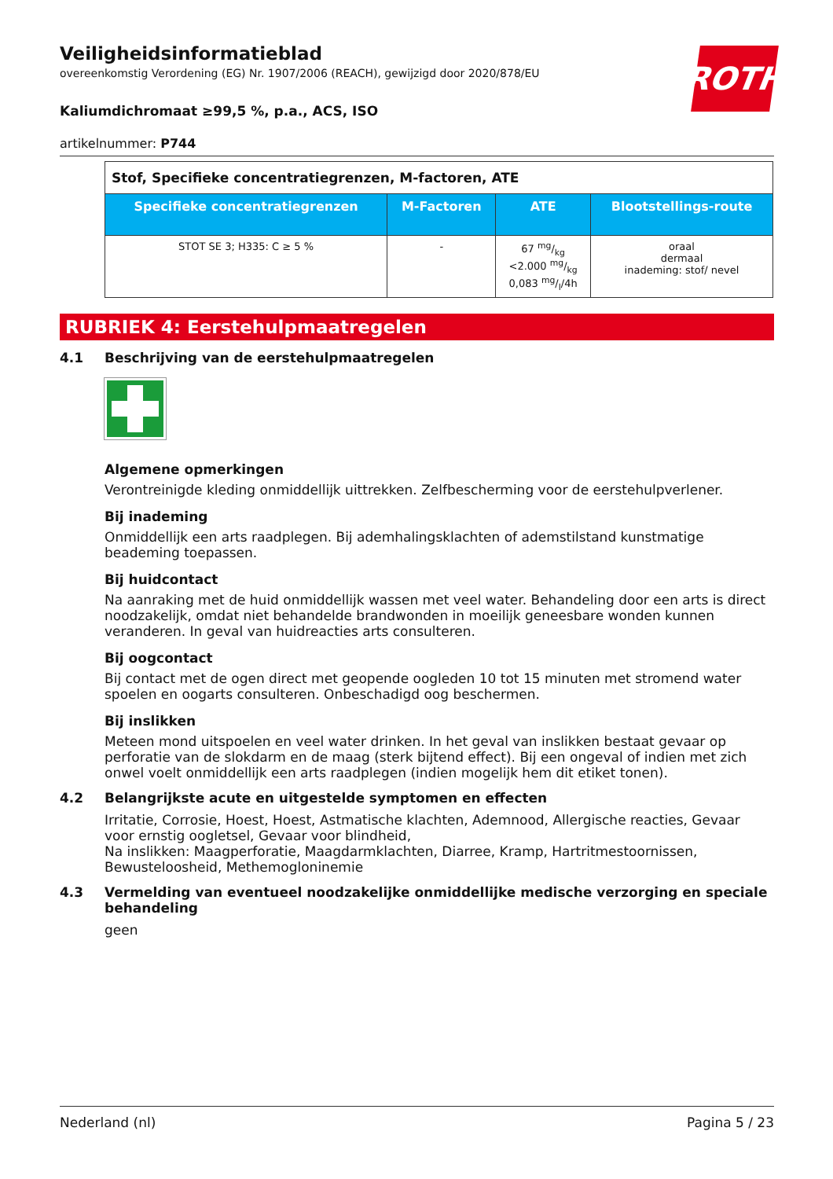Veiligheidsinformatieblad
overeenkomstig Verordening (EG) Nr. 1907/2006 (REACH), gewijzigd door 2020/878/EU
ROTH
Kaliumdichromaat ≥99,5 %, p.a., ACS, ISO
artikelnummer: P744
| Stof, Specifieke concentratiegrenzen, M-factoren, ATE | | | |
| Specifieke concentratiegrenzen | M-Factoren | ATE | Blootstellings-route |
| STOT SE 3; H335: C ≥ 5 % | - | 67 mg/kg <2.000 mg/kg 0,083 mg/l/4h | oraal dermaal inademing: stof/ nevel |
RUBRIEK 4: Eerstehulpmaatregelen
4.1 Beschrijving van de eerstehulpmaatregelen
Algemene opmerkingen
Verontreinigde kleding onmiddellijk uittrekken. Zelfbescherming voor de eerstehulpverlener.
Bij inademing
Onmiddellijk een arts raadplegen. Bij ademhalingsklachten of ademstilstand kunstmatige beademing toepassen.
Bij huidcontact
Na aanraking met de huid onmiddellijk wassen met veel water. Behandeling door een arts is direct noodzakelijk, omdat niet behandelde brandwonden in moeilijk geneesbare wonden kunnen veranderen. In geval van huidreacties arts consulteren.
Bij oogcontact
Bij contact met de ogen direct met geopende oogleden 10 tot 15 minuten met stromend water spoelen en oogarts consulteren. Onbeschadigd oog beschermen.
Bij inslikken
Meteen mond uitspoelen en veel water drinken. In het geval van inslikken bestaat gevaar op perforatie van de slokdarm en de maag (sterk bijtend effect). Bij een ongeval of indien met zich onwel voelt onmiddellijk een arts raadplegen (indien mogelijk hem dit etiket tonen).
4.2 Belangrijkste acute en uitgestelde symptomen en effecten
Irritatie, Corrosie, Hoest, Hoest, Astmatische klachten, Ademnood, Allergische reacties, Gevaar voor ernstig oogletsel, Gevaar voor blindheid,
Na inslikken: Maagperforatie, Maagdarmklachten, Diarree, Kramp, Hartritmestoornissen, Bewusteloosheid, Methemoglonin­emie
4.3 Vermelding van eventueel noodzakelijke onmiddellijke medische verzorging en speciale behandeling
geen
Nederland (nl) Pagina 5 / 23